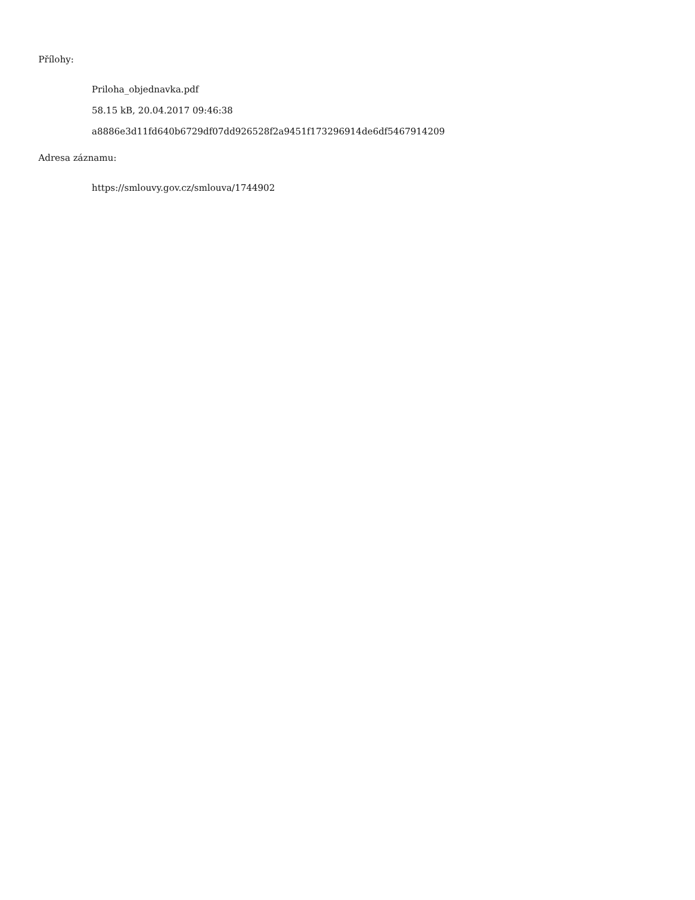Přílohy:
Priloha_objednavka.pdf
58.15 kB, 20.04.2017 09:46:38
a8886e3d11fd640b6729df07dd926528f2a9451f173296914de6df5467914209
Adresa záznamu:
https://smlouvy.gov.cz/smlouva/1744902